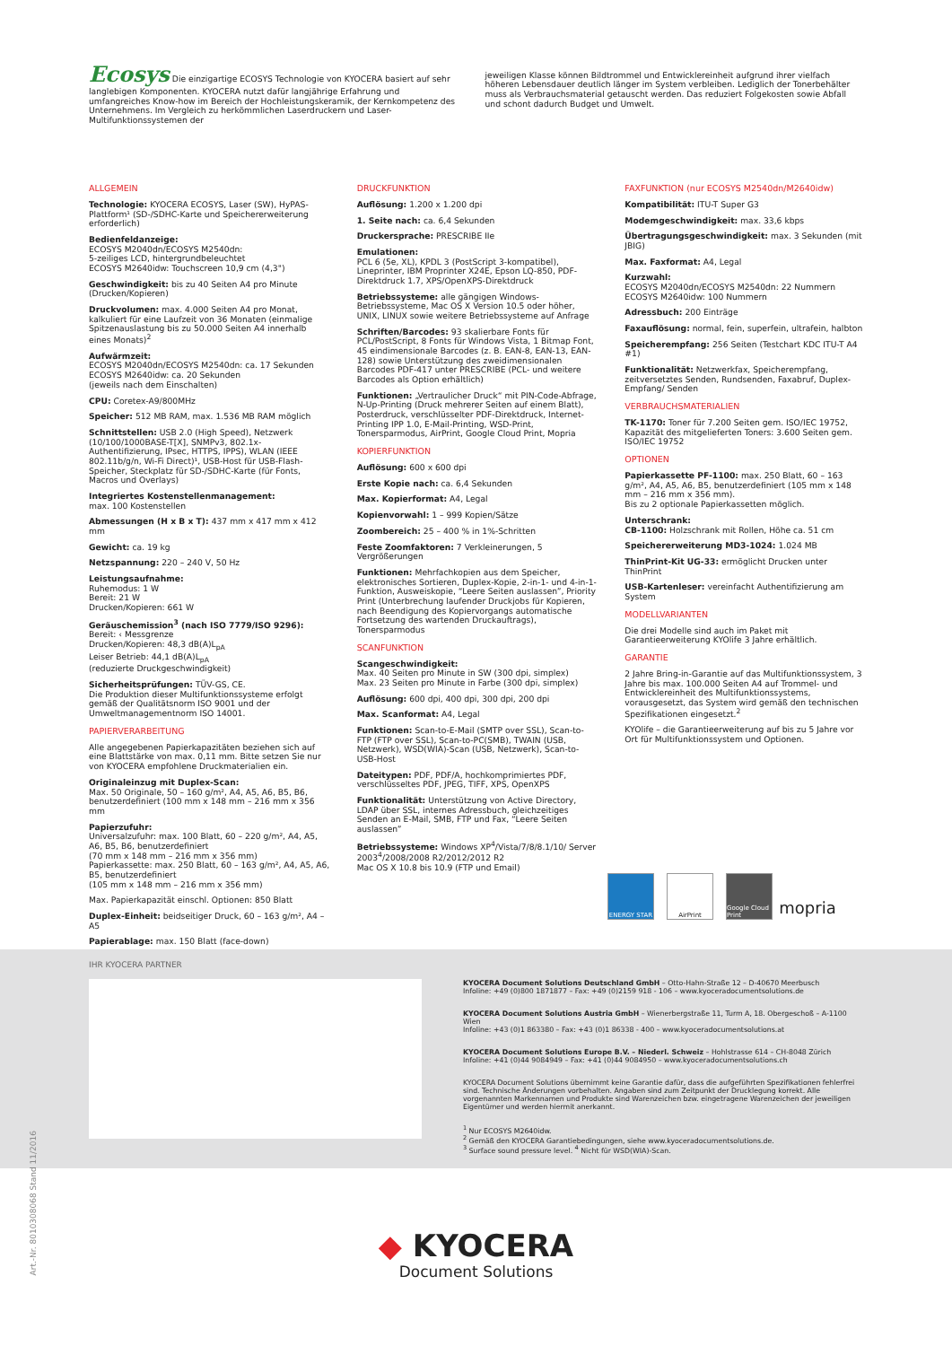Ecosys Die einzigartige ECOSYS Technologie von KYOCERA basiert auf sehr langlebigen Komponenten. KYOCERA nutzt dafür langjährige Erfahrung und umfangreiches Know-how im Bereich der Hochleistungskeramik, der Kernkompetenz des Unternehmens. Im Vergleich zu herkömmlichen Laserdruckern und Laser-Multifunktionssystemen der
jeweiligen Klasse können Bildtrommel und Entwicklereinheit aufgrund ihrer vielfach höheren Lebensdauer deutlich länger im System verbleiben. Lediglich der Tonerbehälter muss als Verbrauchsmaterial getauscht werden. Das reduziert Folgekosten sowie Abfall und schont dadurch Budget und Umwelt.
ALLGEMEIN
Technologie: KYOCERA ECOSYS, Laser (SW), HyPAS-Plattform¹ (SD-/SDHC-Karte und Speichererweiterung erforderlich)
Bedienfeldanzeige:
ECOSYS M2040dn/ECOSYS M2540dn:
5-zeiliges LCD, hintergrundbeleuchtet
ECOSYS M2640idw: Touchscreen 10,9 cm (4,3")
Geschwindigkeit: bis zu 40 Seiten A4 pro Minute (Drucken/Kopieren)
Druckvolumen: max. 4.000 Seiten A4 pro Monat, kalkuliert für eine Laufzeit von 36 Monaten (einmalige Spitzenauslastung bis zu 50.000 Seiten A4 innerhalb eines Monats)<sup>2</sup>
Aufwärmzeit:
ECOSYS M2040dn/ECOSYS M2540dn: ca. 17 Sekunden
ECOSYS M2640idw: ca. 20 Sekunden
(jeweils nach dem Einschalten)
CPU: Coretex-A9/800MHz
Speicher: 512 MB RAM, max. 1.536 MB RAM möglich
Schnittstellen: USB 2.0 (High Speed), Netzwerk (10/100/1000BASE-T[X], SNMPv3, 802.1x-Authentifizierung, IPsec, HTTPS, IPPS), WLAN (IEEE 802.11b/g/n, Wi-Fi Direct)¹, USB-Host für USB-Flash-Speicher, Steckplatz für SD-/SDHC-Karte (für Fonts, Macros und Overlays)
Integriertes Kostenstellenmanagement:
max. 100 Kostenstellen
Abmessungen (H x B x T): 437 mm x 417 mm x 412 mm
Gewicht: ca. 19 kg
Netzspannung: 220 – 240 V, 50 Hz
Leistungsaufnahme:
Ruhemodus: 1 W
Bereit: 21 W
Drucken/Kopieren: 661 W
Geräuschemission<sup>3</sup> (nach ISO 7779/ISO 9296):
Bereit: ‹ Messgrenze
Drucken/Kopieren: 48,3 dB(A)L<sub>pA</sub>
Leiser Betrieb: 44,1 dB(A)L<sub>pA</sub>
(reduzierte Druckgeschwindigkeit)
Sicherheitsprüfungen: TÜV-GS, CE.
Die Produktion dieser Multifunktionssysteme erfolgt gemäß der Qualitätsnorm ISO 9001 und der Umweltmanagementnorm ISO 14001.
PAPIERVERARBEITUNG
Alle angegebenen Papierkapazitäten beziehen sich auf eine Blattstärke von max. 0,11 mm. Bitte setzen Sie nur von KYOCERA empfohlene Druckmaterialien ein.
Originaleinzug mit Duplex-Scan:
Max. 50 Originale, 50 – 160 g/m², A4, A5, A6, B5, B6, benutzerdefiniert (100 mm x 148 mm – 216 mm x 356 mm
Papierzufuhr:
Universalzufuhr: max. 100 Blatt, 60 – 220 g/m², A4, A5, A6, B5, B6, benutzerdefiniert
(70 mm x 148 mm – 216 mm x 356 mm)
Papierkassette: max. 250 Blatt, 60 – 163 g/m², A4, A5, A6, B5, benutzerdefiniert
(105 mm x 148 mm – 216 mm x 356 mm)
Max. Papierkapazität einschl. Optionen: 850 Blatt
Duplex-Einheit: beidseitiger Druck, 60 – 163 g/m², A4 – A5
Papierablage: max. 150 Blatt (face-down)
DRUCKFUNKTION
Auflösung: 1.200 x 1.200 dpi
1. Seite nach: ca. 6,4 Sekunden
Druckersprache: PRESCRIBE IIe
Emulationen:
PCL 6 (5e, XL), KPDL 3 (PostScript 3-kompatibel), Lineprinter, IBM Proprinter X24E, Epson LQ-850, PDF-Direktdruck 1.7, XPS/OpenXPS-Direktdruck
Betriebssysteme: alle gängigen Windows-Betriebssysteme, Mac OS X Version 10.5 oder höher, UNIX, LINUX sowie weitere Betriebssysteme auf Anfrage
Schriften/Barcodes: 93 skalierbare Fonts für PCL/PostScript, 8 Fonts für Windows Vista, 1 Bitmap Font, 45 eindimensionale Barcodes (z. B. EAN-8, EAN-13, EAN-128) sowie Unterstützung des zweidimensionalen Barcodes PDF-417 unter PRESCRIBE (PCL- und weitere Barcodes als Option erhältlich)
Funktionen: „Vertraulicher Druck“ mit PIN-Code-Abfrage, N-Up-Printing (Druck mehrerer Seiten auf einem Blatt), Posterdruck, verschlüsselter PDF-Direktdruck, Internet-Printing IPP 1.0, E-Mail-Printing, WSD-Print, Tonersparmodus, AirPrint, Google Cloud Print, Mopria
KOPIERFUNKTION
Auflösung: 600 x 600 dpi
Erste Kopie nach: ca. 6,4 Sekunden
Max. Kopierformat: A4, Legal
Kopienvorwahl: 1 – 999 Kopien/Sätze
Zoombereich: 25 – 400 % in 1%-Schritten
Feste Zoomfaktoren: 7 Verkleinerungen, 5 Vergrößerungen
Funktionen: Mehrfachkopien aus dem Speicher, elektronisches Sortieren, Duplex-Kopie, 2-in-1- und 4-in-1- Funktion, Ausweiskopie, “Leere Seiten auslassen”, Priority Print (Unterbrechung laufender Druckjobs für Kopieren, nach Beendigung des Kopiervorgangs automatische Fortsetzung des wartenden Druckauftrags), Tonersparmodus
SCANFUNKTION
Scangeschwindigkeit:
Max. 40 Seiten pro Minute in SW (300 dpi, simplex)
Max. 23 Seiten pro Minute in Farbe (300 dpi, simplex)
Auflösung: 600 dpi, 400 dpi, 300 dpi, 200 dpi
Max. Scanformat: A4, Legal
Funktionen: Scan-to-E-Mail (SMTP over SSL), Scan-to-FTP (FTP over SSL), Scan-to-PC(SMB), TWAIN (USB, Netzwerk), WSD(WIA)-Scan (USB, Netzwerk), Scan-to-USB-Host
Dateitypen: PDF, PDF/A, hochkomprimiertes PDF, verschlüsseltes PDF, JPEG, TIFF, XPS, OpenXPS
Funktionalität: Unterstützung von Active Directory, LDAP über SSL, internes Adressbuch, gleichzeitiges Senden an E-Mail, SMB, FTP und Fax, “Leere Seiten auslassen”
Betriebssysteme: Windows XP<sup>4</sup>/Vista/7/8/8.1/10/ Server 2003<sup>4</sup>/2008/2008 R2/2012/2012 R2
Mac OS X 10.8 bis 10.9 (FTP und Email)
FAXFUNKTION (nur ECOSYS M2540dn/M2640idw)
Kompatibilität: ITU-T Super G3
Modemgeschwindigkeit: max. 33,6 kbps
Übertragungsgeschwindigkeit: max. 3 Sekunden (mit JBIG)
Max. Faxformat: A4, Legal
Kurzwahl:
ECOSYS M2040dn/ECOSYS M2540dn: 22 Nummern
ECOSYS M2640idw: 100 Nummern
Adressbuch: 200 Einträge
Faxauflösung: normal, fein, superfein, ultrafein, halbton
Speicherempfang: 256 Seiten (Testchart KDC ITU-T A4 #1)
Funktionalität: Netzwerkfax, Speicherempfang, zeitversetztes Senden, Rundsenden, Faxabruf, Duplex-Empfang/ Senden
VERBRAUCHSMATERIALIEN
TK-1170: Toner für 7.200 Seiten gem. ISO/IEC 19752, Kapazität des mitgelieferten Toners: 3.600 Seiten gem. ISO/IEC 19752
OPTIONEN
Papierkassette PF-1100: max. 250 Blatt, 60 – 163 g/m², A4, A5, A6, B5, benutzerdefiniert (105 mm x 148 mm – 216 mm x 356 mm).
Bis zu 2 optionale Papierkassetten möglich.
Unterschrank:
CB-1100: Holzschrank mit Rollen, Höhe ca. 51 cm
Speichererweiterung MD3-1024: 1.024 MB
ThinPrint-Kit UG-33: ermöglicht Drucken unter ThinPrint
USB-Kartenleser: vereinfacht Authentifizierung am System
MODELLVARIANTEN
Die drei Modelle sind auch im Paket mit Garantieerweiterung KYOlife 3 Jahre erhältlich.
GARANTIE
2 Jahre Bring-in-Garantie auf das Multifunktionssystem, 3 Jahre bis max. 100.000 Seiten A4 auf Trommel- und Entwicklereinheit des Multifunktionssystems, vorausgesetzt, das System wird gemäß den technischen Spezifikationen eingesetzt.<sup>2</sup>
KYOlife – die Garantieerweiterung auf bis zu 5 Jahre vor Ort für Multifunktionssystem und Optionen.
ENERGY STAR AirPrint Google Cloud Print
mopria
IHR KYOCERA PARTNER
KYOCERA Document Solutions Deutschland GmbH – Otto-Hahn-Straße 12 – D-40670 Meerbusch
Infoline: +49 (0)800 1871877 – Fax: +49 (0)2159 918 - 106 – www.kyoceradocumentsolutions.de
KYOCERA Document Solutions Austria GmbH – Wienerbergstraße 11, Turm A, 18. Obergeschoß – A-1100 Wien
Infoline: +43 (0)1 863380 – Fax: +43 (0)1 86338 - 400 – www.kyoceradocumentsolutions.at
KYOCERA Document Solutions Europe B.V. – Niederl. Schweiz – Hohlstrasse 614 – CH-8048 Zürich
Infoline: +41 (0)44 9084949 – Fax: +41 (0)44 9084950 – www.kyoceradocumentsolutions.ch
KYOCERA Document Solutions übernimmt keine Garantie dafür, dass die aufgeführten Spezifikationen fehlerfrei sind. Technische Änderungen vorbehalten. Angaben sind zum Zeitpunkt der Drucklegung korrekt. Alle vorgenannten Markennamen und Produkte sind Warenzeichen bzw. eingetragene Warenzeichen der jeweiligen Eigentümer und werden hiermit anerkannt.
<sup>1</sup> Nur ECOSYS M2640idw.
<sup>2</sup> Gemäß den KYOCERA Garantiebedingungen, siehe www.kyoceradocumentsolutions.de.
<sup>3</sup> Surface sound pressure level. <sup>4</sup> Nicht für WSD(WIA)-Scan.
Art.-Nr. 8010308068 Stand 11/2016
◆ KYOCERA
Document Solutions